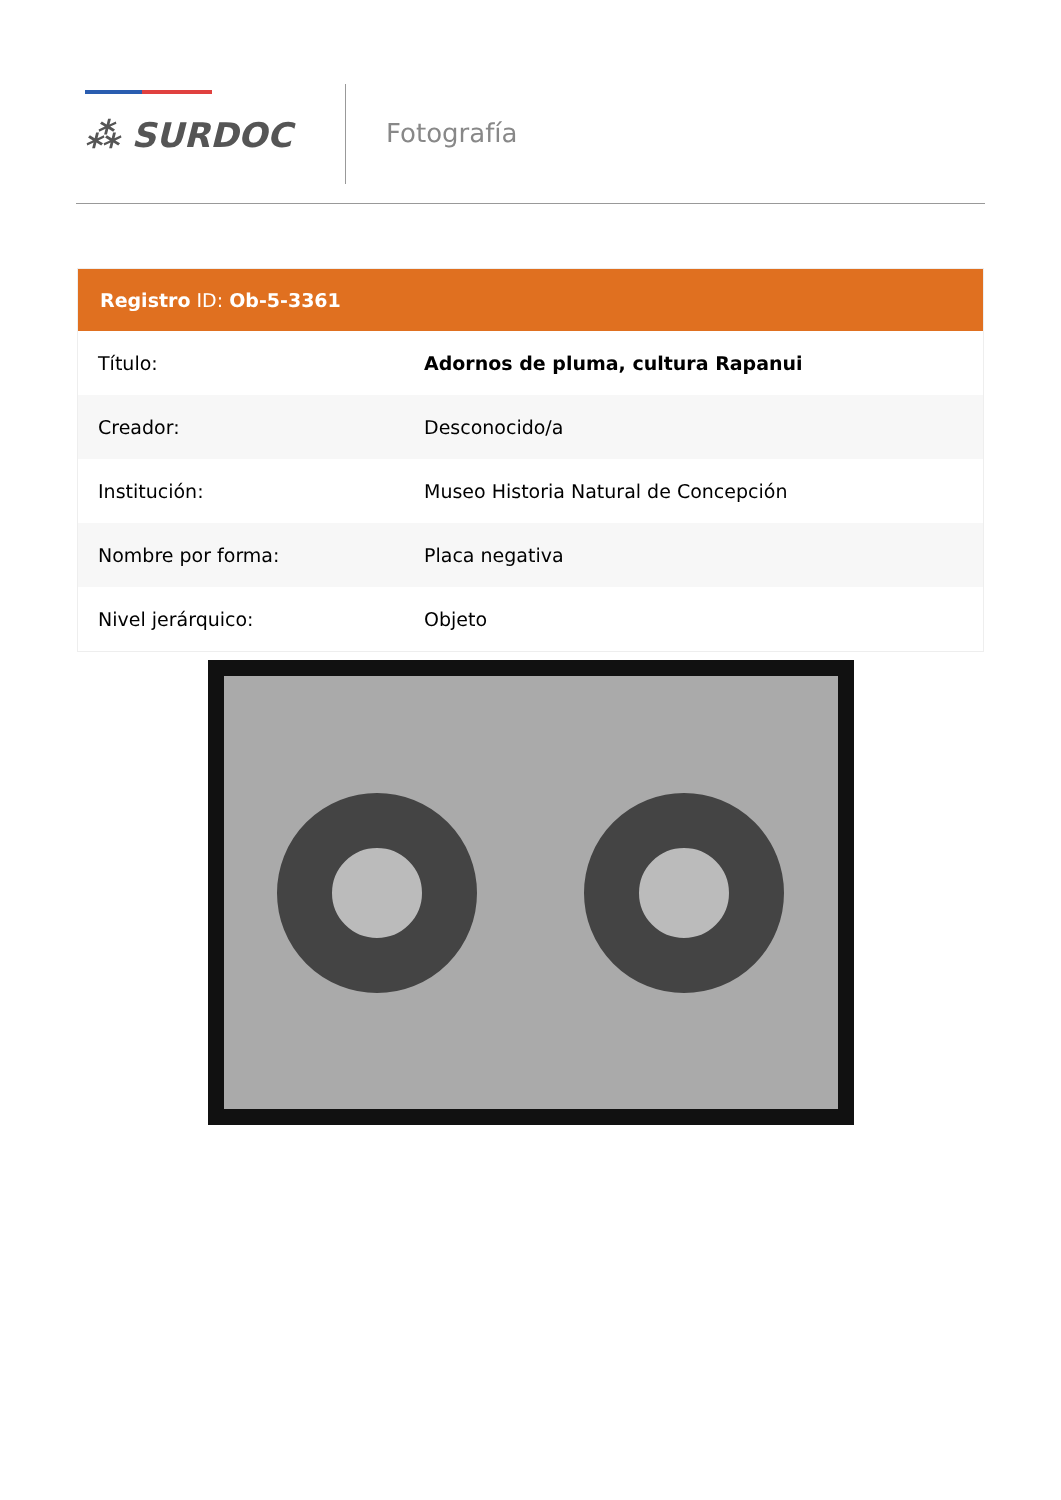⁂ SURDOC
Fotografía
Registro ID: Ob-5-3361
| Título: | Adornos de pluma, cultura Rapanui |
| Creador: | Desconocido/a |
| Institución: | Museo Historia Natural de Concepción |
| Nombre por forma: | Placa negativa |
| Nivel jerárquico: | Objeto |